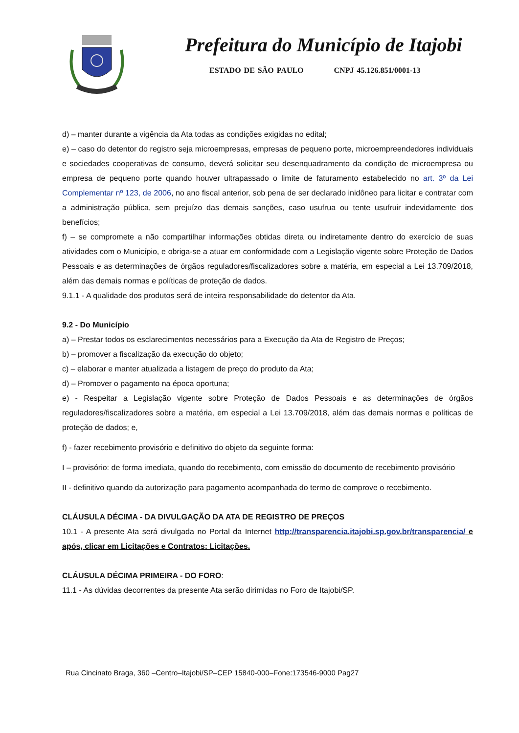Prefeitura do Município de Itajobi
ESTADO DE SÃO PAULO CNPJ 45.126.851/0001-13
d) – manter durante a vigência da Ata todas as condições exigidas no edital;
e) – caso do detentor do registro seja microempresas, empresas de pequeno porte, microempreendedores individuais e sociedades cooperativas de consumo, deverá solicitar seu desenquadramento da condição de microempresa ou empresa de pequeno porte quando houver ultrapassado o limite de faturamento estabelecido no art. 3º da Lei Complementar nº 123, de 2006, no ano fiscal anterior, sob pena de ser declarado inidôneo para licitar e contratar com a administração pública, sem prejuízo das demais sanções, caso usufrua ou tente usufruir indevidamente dos benefícios;
f) – se compromete a não compartilhar informações obtidas direta ou indiretamente dentro do exercício de suas atividades com o Município, e obriga-se a atuar em conformidade com a Legislação vigente sobre Proteção de Dados Pessoais e as determinações de órgãos reguladores/fiscalizadores sobre a matéria, em especial a Lei 13.709/2018, além das demais normas e políticas de proteção de dados.
9.1.1 - A qualidade dos produtos será de inteira responsabilidade do detentor da Ata.
9.2 - Do Município
a) – Prestar todos os esclarecimentos necessários para a Execução da Ata de Registro de Preços;
b) – promover a fiscalização da execução do objeto;
c) – elaborar e manter atualizada a listagem de preço do produto da Ata;
d) – Promover o pagamento na época oportuna;
e) - Respeitar a Legislação vigente sobre Proteção de Dados Pessoais e as determinações de órgãos reguladores/fiscalizadores sobre a matéria, em especial a Lei 13.709/2018, além das demais normas e políticas de proteção de dados; e,
f) - fazer recebimento provisório e definitivo do objeto da seguinte forma:
I – provisório: de forma imediata, quando do recebimento, com emissão do documento de recebimento provisório
II - definitivo quando da autorização para pagamento acompanhada do termo de comprove o recebimento.
CLÁUSULA DÉCIMA - DA DIVULGAÇÃO DA ATA DE REGISTRO DE PREÇOS
10.1 - A presente Ata será divulgada no Portal da Internet http://transparencia.itajobi.sp.gov.br/transparencia/ e após, clicar em Licitações e Contratos: Licitações.
CLÁUSULA DÉCIMA PRIMEIRA - DO FORO:
11.1 - As dúvidas decorrentes da presente Ata serão dirimidas no Foro de Itajobi/SP.
Rua Cincinato Braga, 360 –Centro–Itajobi/SP–CEP 15840-000–Fone:173546-9000 Pag27